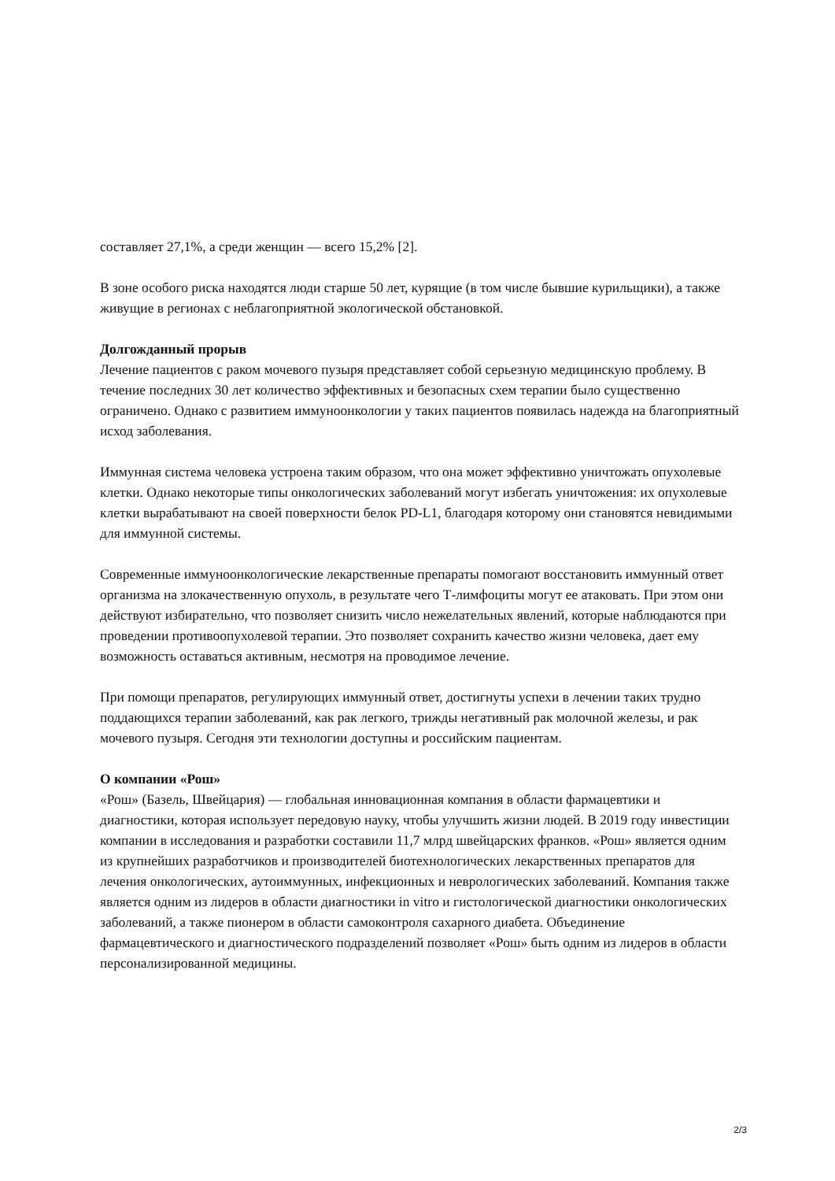составляет 27,1%, а среди женщин — всего 15,2% [2].
В зоне особого риска находятся люди старше 50 лет, курящие (в том числе бывшие курильщики), а также живущие в регионах с неблагоприятной экологической обстановкой.
Долгожданный прорыв
Лечение пациентов с раком мочевого пузыря представляет собой серьезную медицинскую проблему. В течение последних 30 лет количество эффективных и безопасных схем терапии было существенно ограничено. Однако с развитием иммуноонкологии у таких пациентов появилась надежда на благоприятный исход заболевания.
Иммунная система человека устроена таким образом, что она может эффективно уничтожать опухолевые клетки. Однако некоторые типы онкологических заболеваний могут избегать уничтожения: их опухолевые клетки вырабатывают на своей поверхности белок PD-L1, благодаря которому они становятся невидимыми для иммунной системы.
Современные иммуноонкологические лекарственные препараты помогают восстановить иммунный ответ организма на злокачественную опухоль, в результате чего Т-лимфоциты могут ее атаковать. При этом они действуют избирательно, что позволяет снизить число нежелательных явлений, которые наблюдаются при проведении противоопухолевой терапии. Это позволяет сохранить качество жизни человека, дает ему возможность оставаться активным, несмотря на проводимое лечение.
При помощи препаратов, регулирующих иммунный ответ, достигнуты успехи в лечении таких трудно поддающихся терапии заболеваний, как рак легкого, трижды негативный рак молочной железы, и рак мочевого пузыря. Сегодня эти технологии доступны и российским пациентам.
О компании «Рош»
«Рош» (Базель, Швейцария) — глобальная инновационная компания в области фармацевтики и диагностики, которая использует передовую науку, чтобы улучшить жизни людей. В 2019 году инвестиции компании в исследования и разработки составили 11,7 млрд швейцарских франков. «Рош» является одним из крупнейших разработчиков и производителей биотехнологических лекарственных препаратов для лечения онкологических, аутоиммунных, инфекционных и неврологических заболеваний. Компания также является одним из лидеров в области диагностики in vitro и гистологической диагностики онкологических заболеваний, а также пионером в области самоконтроля сахарного диабета. Объединение фармацевтического и диагностического подразделений позволяет «Рош» быть одним из лидеров в области персонализированной медицины.
2/3